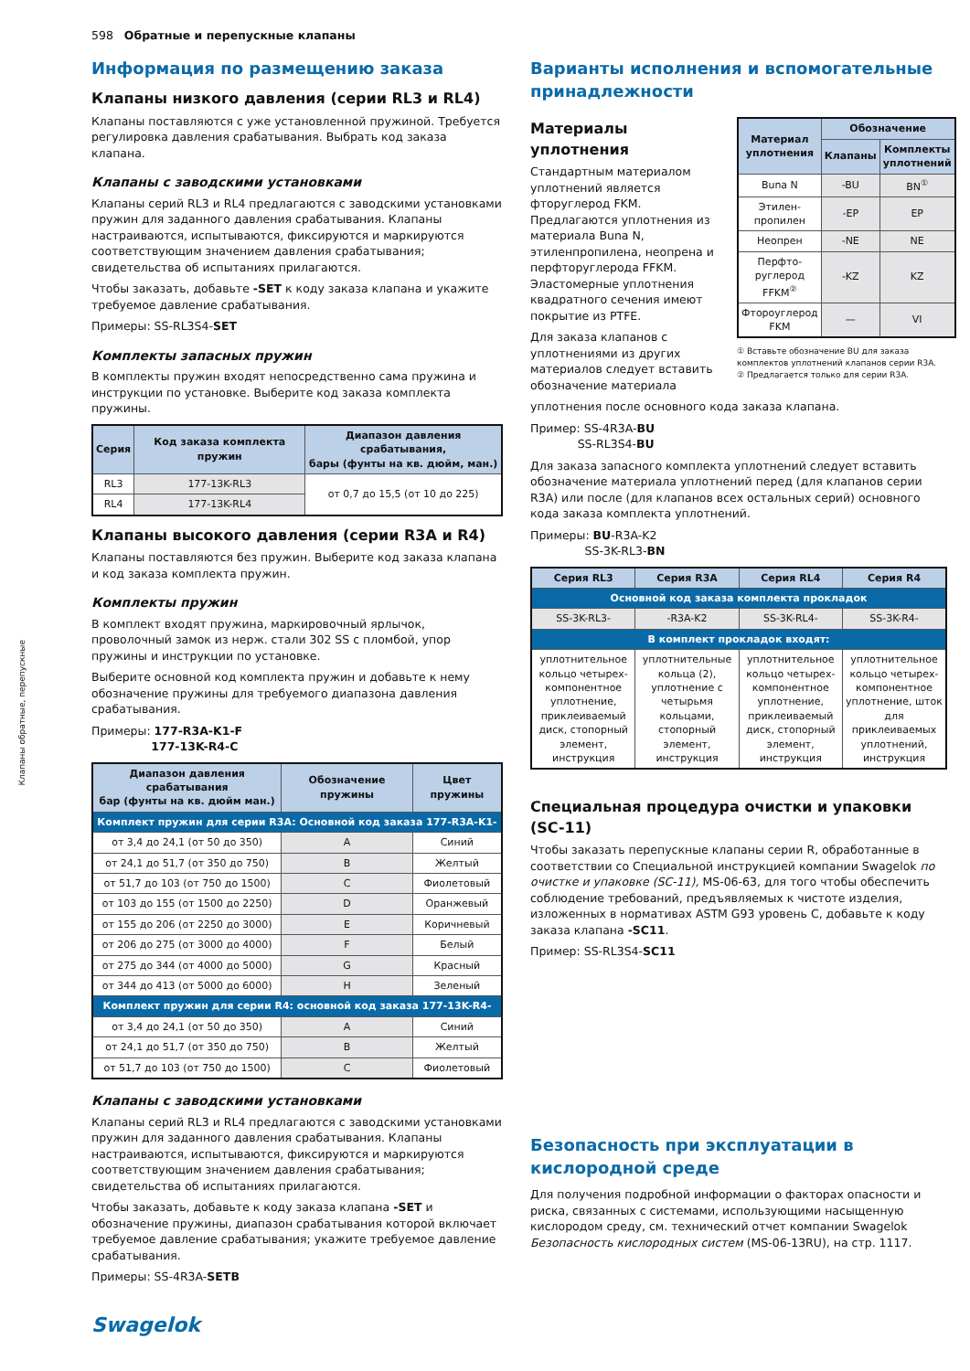598 Обратные и перепускные клапаны
Клапаны обратные, перепускные
Информация по размещению заказа
Клапаны низкого давления (серии RL3 и RL4)
Клапаны поставляются с уже установленной пружиной. Требуется регулировка давления срабатывания. Выбрать код заказа клапана.
Клапаны с заводскими установками
Клапаны серий RL3 и RL4 предлагаются с заводскими установками пружин для заданного давления срабатывания. Клапаны настраиваются, испытываются, фиксируются и маркируются соответствующим значением давления срабатывания; свидетельства об испытаниях прилагаются.
Чтобы заказать, добавьте -SET к коду заказа клапана и укажите требуемое давление срабатывания.
Примеры: SS-RL3S4-SET
Комплекты запасных пружин
В комплекты пружин входят непосредственно сама пружина и инструкции по установке. Выберите код заказа комплекта пружины.
| Серия | Код заказа комплекта пружин | Диапазон давления срабатывания, бары (фунты на кв. дюйм, ман.) |
| --- | --- | --- |
| RL3 | 177-13K-RL3 | от 0,7 до 15,5 (от 10 до 225) |
| RL4 | 177-13K-RL4 | |
Клапаны высокого давления (серии R3A и R4)
Клапаны поставляются без пружин. Выберите код заказа клапана и код заказа комплекта пружин.
Комплекты пружин
В комплект входят пружина, маркировочный ярлычок, проволочный замок из нерж. стали 302 SS с пломбой, упор пружины и инструкции по установке.
Выберите основной код комплекта пружин и добавьте к нему обозначение пружины для требуемого диапазона давления срабатывания.
Примеры: 177-R3A-K1-F
177-13K-R4-C
| Диапазон давления срабатывания бар (фунты на кв. дюйм ман.) | Обозначение пружины | Цвет пружины |
| --- | --- | --- |
| Комплект пружин для серии R3A: Основной код заказа 177-R3A-K1- | | |
| от 3,4 до 24,1 (от 50 до 350) | A | Синий |
| от 24,1 до 51,7 (от 350 до 750) | B | Желтый |
| от 51,7 до 103 (от 750 до 1500) | C | Фиолетовый |
| от 103 до 155 (от 1500 до 2250) | D | Оранжевый |
| от 155 до 206 (от 2250 до 3000) | E | Коричневый |
| от 206 до 275 (от 3000 до 4000) | F | Белый |
| от 275 до 344 (от 4000 до 5000) | G | Красный |
| от 344 до 413 (от 5000 до 6000) | H | Зеленый |
| Комплект пружин для серии R4: основной код заказа 177-13K-R4- | | |
| от 3,4 до 24,1 (от 50 до 350) | A | Синий |
| от 24,1 до 51,7 (от 350 до 750) | B | Желтый |
| от 51,7 до 103 (от 750 до 1500) | C | Фиолетовый |
Клапаны с заводскими установками
Клапаны серий RL3 и RL4 предлагаются с заводскими установками пружин для заданного давления срабатывания. Клапаны настраиваются, испытываются, фиксируются и маркируются соответствующим значением давления срабатывания; свидетельства об испытаниях прилагаются.
Чтобы заказать, добавьте к коду заказа клапана -SET и обозначение пружины, диапазон срабатывания которой включает требуемое давление срабатывания; укажите требуемое давление срабатывания.
Примеры: SS-4R3A-SETB
Варианты исполнения и вспомогательные принадлежности
Материалы уплотнения
Стандартным материалом уплотнений является фторуглерод FKM. Предлагаются уплотнения из материала Buna N, этиленпропилена, неопрена и перфторуглерода FFKM. Эластомерные уплотнения квадратного сечения имеют покрытие из PTFE.
Для заказа клапанов с уплотнениями из других материалов следует вставить обозначение материала
| Материал уплотнения | Обозначение | |
| --- | --- | --- |
| | Клапаны | Комплекты уплотнений |
| Buna N | -BU | BN<sup>①</sup> |
| Этилен-пропилен | -EP | EP |
| Неопрен | -NE | NE |
| Перфто-руглерод FFKM<sup>②</sup> | -KZ | KZ |
| Фтороуглерод FKM | — | VI |
① Вставьте обозначение BU для заказа комплектов уплотнений клапанов серии R3A.
② Предлагается только для серии R3A.
уплотнения после основного кода заказа клапана.
Пример: SS-4R3A-BU
SS-RL3S4-BU
Для заказа запасного комплекта уплотнений следует вставить обозначение материала уплотнений перед (для клапанов серии R3A) или после (для клапанов всех остальных серий) основного кода заказа комплекта уплотнений.
Примеры: BU-R3A-K2
SS-3K-RL3-BN
| Серия RL3 | Серия R3A | Серия RL4 | Серия R4 |
| --- | --- | --- | --- |
| Основной код заказа комплекта прокладок | | | |
| SS-3K-RL3- | -R3A-K2 | SS-3K-RL4- | SS-3K-R4- |
| В комплект прокладок входят: | | | |
| уплотнительное кольцо четырех-компонентное уплотнение, приклеиваемый диск, стопорный элемент, инструкция | уплотнительные кольца (2), уплотнение с четырьмя кольцами, стопорный элемент, инструкция | уплотнительное кольцо четырех-компонентное уплотнение, приклеиваемый диск, стопорный элемент, инструкция | уплотнительное кольцо четырех-компонентное уплотнение, шток для приклеиваемых уплотнений, инструкция |
Специальная процедура очистки и упаковки (SC-11)
Чтобы заказать перепускные клапаны серии R, обработанные в соответствии со Специальной инструкцией компании Swagelok по очистке и упаковке (SC-11), MS-06-63, для того чтобы обеспечить соблюдение требований, предъявляемых к чистоте изделия, изложенных в нормативах ASTM G93 уровень C, добавьте к коду заказа клапана -SC11.
Пример: SS-RL3S4-SC11
Безопасность при эксплуатации в кислородной среде
Для получения подробной информации о факторах опасности и риска, связанных с системами, использующими насыщенную кислородом среду, см. технический отчет компании Swagelok Безопасность кислородных систем (MS-06-13RU), на стр. 1117.
Swagelok